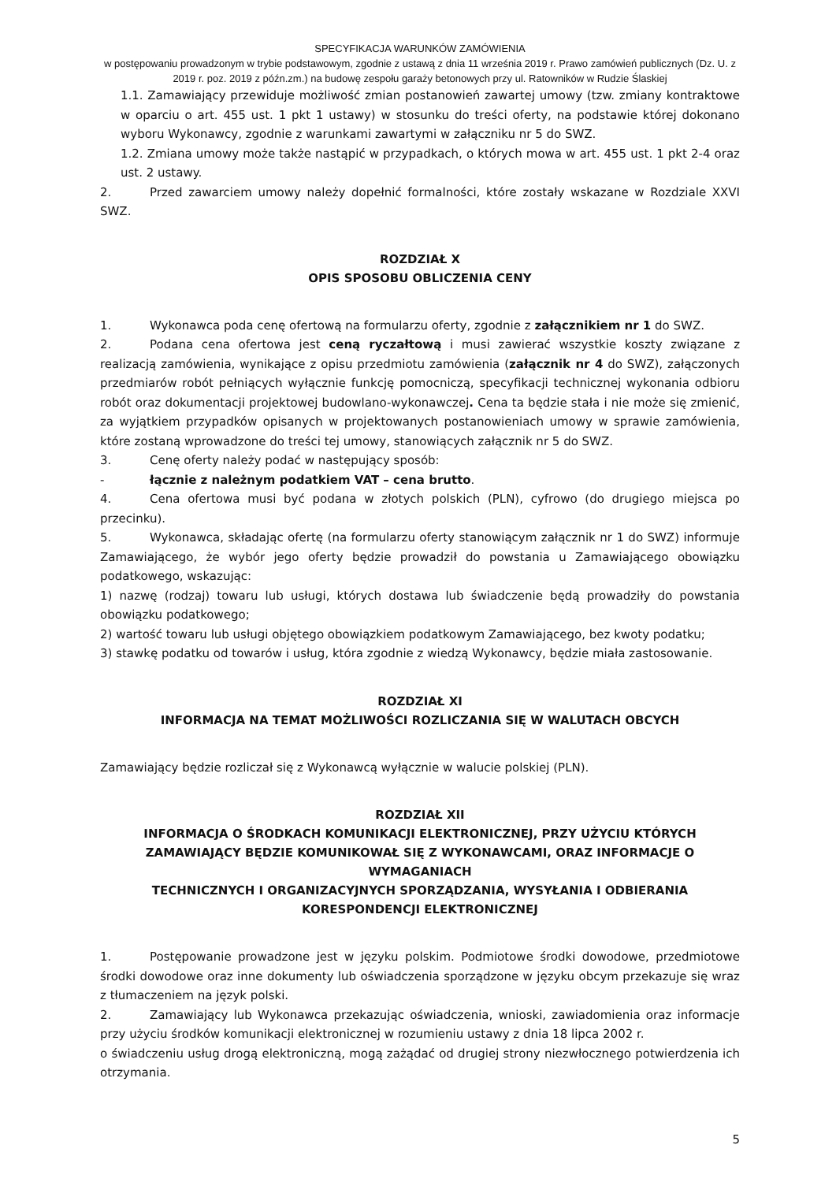SPECYFIKACJA WARUNKÓW ZAMÓWIENIA
w postępowaniu prowadzonym w trybie podstawowym, zgodnie z ustawą z dnia 11 września 2019 r. Prawo zamówień publicznych (Dz. U. z 2019 r. poz. 2019 z późn.zm.) na budowę zespołu garaży betonowych przy ul. Ratowników w Rudzie Ślaskiej
1.1. Zamawiający przewiduje możliwość zmian postanowień zawartej umowy (tzw. zmiany kontraktowe w oparciu o art. 455 ust. 1 pkt 1 ustawy) w stosunku do treści oferty, na podstawie której dokonano wyboru Wykonawcy, zgodnie z warunkami zawartymi w załączniku nr 5 do SWZ.
1.2. Zmiana umowy może także nastąpić w przypadkach, o których mowa w art. 455 ust. 1 pkt 2-4 oraz ust. 2 ustawy.
2. Przed zawarciem umowy należy dopełnić formalności, które zostały wskazane w Rozdziale XXVI SWZ.
ROZDZIAŁ X
OPIS SPOSOBU OBLICZENIA CENY
1. Wykonawca poda cenę ofertową na formularzu oferty, zgodnie z załącznikiem nr 1 do SWZ.
2. Podana cena ofertowa jest ceną ryczałtową i musi zawierać wszystkie koszty związane z realizacją zamówienia, wynikające z opisu przedmiotu zamówienia (załącznik nr 4 do SWZ), załączonych przedmiarów robót pełniących wyłącznie funkcję pomocniczą, specyfikacji technicznej wykonania odbioru robót oraz dokumentacji projektowej budowlano-wykonawczej. Cena ta będzie stała i nie może się zmienić, za wyjątkiem przypadków opisanych w projektowanych postanowieniach umowy w sprawie zamówienia, które zostaną wprowadzone do treści tej umowy, stanowiących załącznik nr 5 do SWZ.
3. Cenę oferty należy podać w następujący sposób:
- łącznie z należnym podatkiem VAT – cena brutto.
4. Cena ofertowa musi być podana w złotych polskich (PLN), cyfrowo (do drugiego miejsca po przecinku).
5. Wykonawca, składając ofertę (na formularzu oferty stanowiącym załącznik nr 1 do SWZ) informuje Zamawiającego, że wybór jego oferty będzie prowadził do powstania u Zamawiającego obowiązku podatkowego, wskazując:
1) nazwę (rodzaj) towaru lub usługi, których dostawa lub świadczenie będą prowadziły do powstania obowiązku podatkowego;
2) wartość towaru lub usługi objętego obowiązkiem podatkowym Zamawiającego, bez kwoty podatku;
3) stawkę podatku od towarów i usług, która zgodnie z wiedzą Wykonawcy, będzie miała zastosowanie.
ROZDZIAŁ XI
INFORMACJA NA TEMAT MOŻLIWOŚCI ROZLICZANIA SIĘ W WALUTACH OBCYCH
Zamawiający będzie rozliczał się z Wykonawcą wyłącznie w walucie polskiej (PLN).
ROZDZIAŁ XII
INFORMACJA O ŚRODKACH KOMUNIKACJI ELEKTRONICZNEJ, PRZY UŻYCIU KTÓRYCH ZAMAWIAJĄCY BĘDZIE KOMUNIKOWAŁ SIĘ Z WYKONAWCAMI, ORAZ INFORMACJE O WYMAGANIACH
TECHNICZNYCH I ORGANIZACYJNYCH SPORZĄDZANIA, WYSYŁANIA I ODBIERANIA KORESPONDENCJI ELEKTRONICZNEJ
1. Postępowanie prowadzone jest w języku polskim. Podmiotowe środki dowodowe, przedmiotowe środki dowodowe oraz inne dokumenty lub oświadczenia sporządzone w języku obcym przekazuje się wraz z tłumaczeniem na język polski.
2. Zamawiający lub Wykonawca przekazując oświadczenia, wnioski, zawiadomienia oraz informacje przy użyciu środków komunikacji elektronicznej w rozumieniu ustawy z dnia 18 lipca 2002 r.
o świadczeniu usług drogą elektroniczną, mogą zażądać od drugiej strony niezwłocznego potwierdzenia ich otrzymania.
5